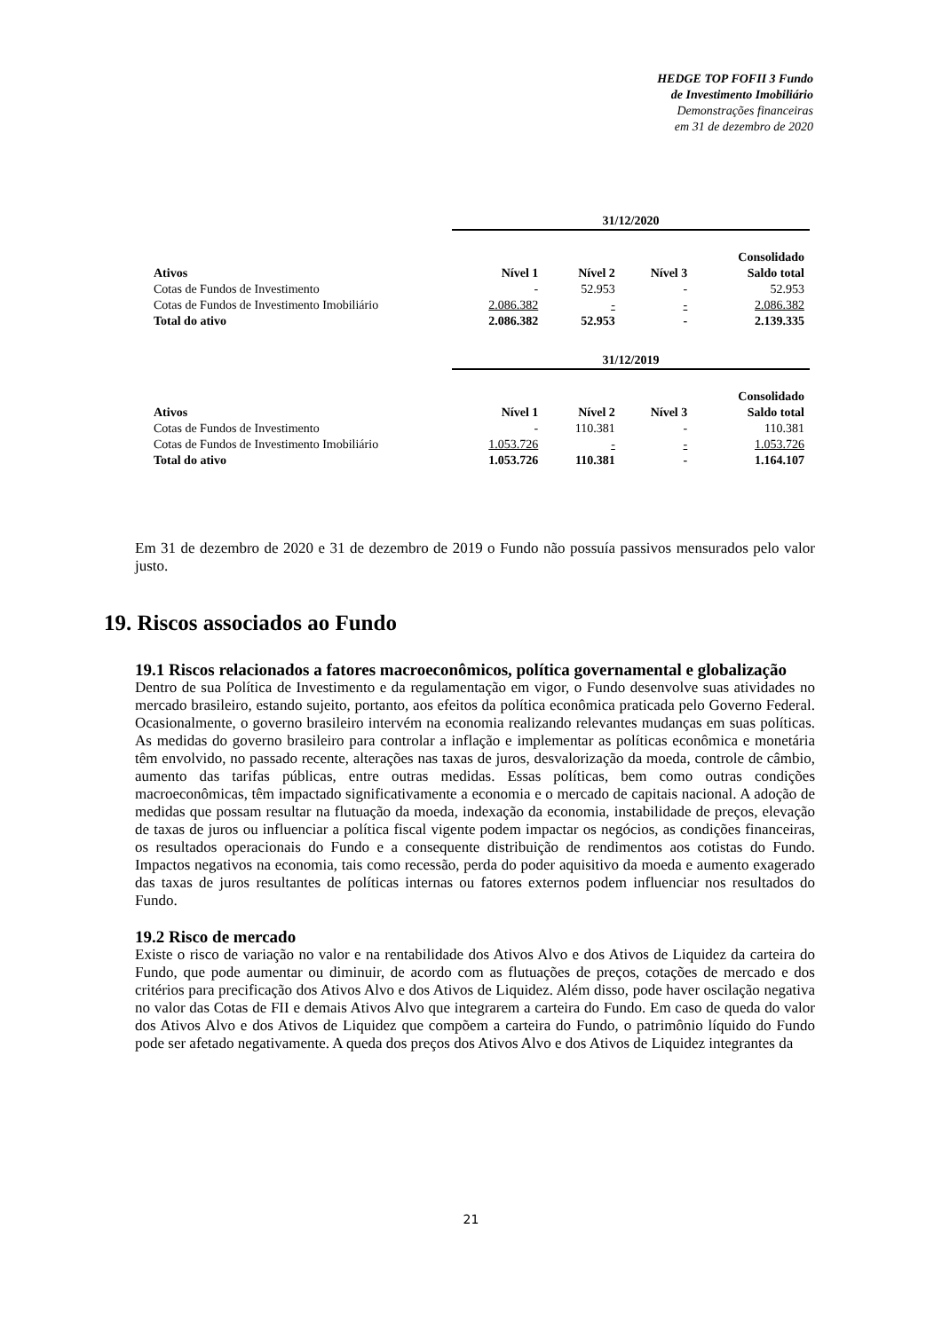HEDGE TOP FOFII 3 Fundo
de Investimento Imobiliário
Demonstrações financeiras
em 31 de dezembro de 2020
| | 31/12/2020 | | | |
| | | | | Consolidado |
| Ativos | Nível 1 | Nível 2 | Nível 3 | Saldo total |
| Cotas de Fundos de Investimento | - | 52.953 | - | 52.953 |
| Cotas de Fundos de Investimento Imobiliário | 2.086.382 | - | - | 2.086.382 |
| Total do ativo | 2.086.382 | 52.953 | - | 2.139.335 |
| | 31/12/2019 | | | |
| | | | | Consolidado |
| Ativos | Nível 1 | Nível 2 | Nível 3 | Saldo total |
| Cotas de Fundos de Investimento | - | 110.381 | - | 110.381 |
| Cotas de Fundos de Investimento Imobiliário | 1.053.726 | - | - | 1.053.726 |
| Total do ativo | 1.053.726 | 110.381 | - | 1.164.107 |
Em 31 de dezembro de 2020 e 31 de dezembro de 2019 o Fundo não possuía passivos mensurados pelo valor justo.
19. Riscos associados ao Fundo
19.1 Riscos relacionados a fatores macroeconômicos, política governamental e globalização
Dentro de sua Política de Investimento e da regulamentação em vigor, o Fundo desenvolve suas atividades no mercado brasileiro, estando sujeito, portanto, aos efeitos da política econômica praticada pelo Governo Federal. Ocasionalmente, o governo brasileiro intervém na economia realizando relevantes mudanças em suas políticas. As medidas do governo brasileiro para controlar a inflação e implementar as políticas econômica e monetária têm envolvido, no passado recente, alterações nas taxas de juros, desvalorização da moeda, controle de câmbio, aumento das tarifas públicas, entre outras medidas. Essas políticas, bem como outras condições macroeconômicas, têm impactado significativamente a economia e o mercado de capitais nacional. A adoção de medidas que possam resultar na flutuação da moeda, indexação da economia, instabilidade de preços, elevação de taxas de juros ou influenciar a política fiscal vigente podem impactar os negócios, as condições financeiras, os resultados operacionais do Fundo e a consequente distribuição de rendimentos aos cotistas do Fundo. Impactos negativos na economia, tais como recessão, perda do poder aquisitivo da moeda e aumento exagerado das taxas de juros resultantes de políticas internas ou fatores externos podem influenciar nos resultados do Fundo.
19.2 Risco de mercado
Existe o risco de variação no valor e na rentabilidade dos Ativos Alvo e dos Ativos de Liquidez da carteira do Fundo, que pode aumentar ou diminuir, de acordo com as flutuações de preços, cotações de mercado e dos critérios para precificação dos Ativos Alvo e dos Ativos de Liquidez. Além disso, pode haver oscilação negativa no valor das Cotas de FII e demais Ativos Alvo que integrarem a carteira do Fundo. Em caso de queda do valor dos Ativos Alvo e dos Ativos de Liquidez que compõem a carteira do Fundo, o patrimônio líquido do Fundo pode ser afetado negativamente. A queda dos preços dos Ativos Alvo e dos Ativos de Liquidez integrantes da
21